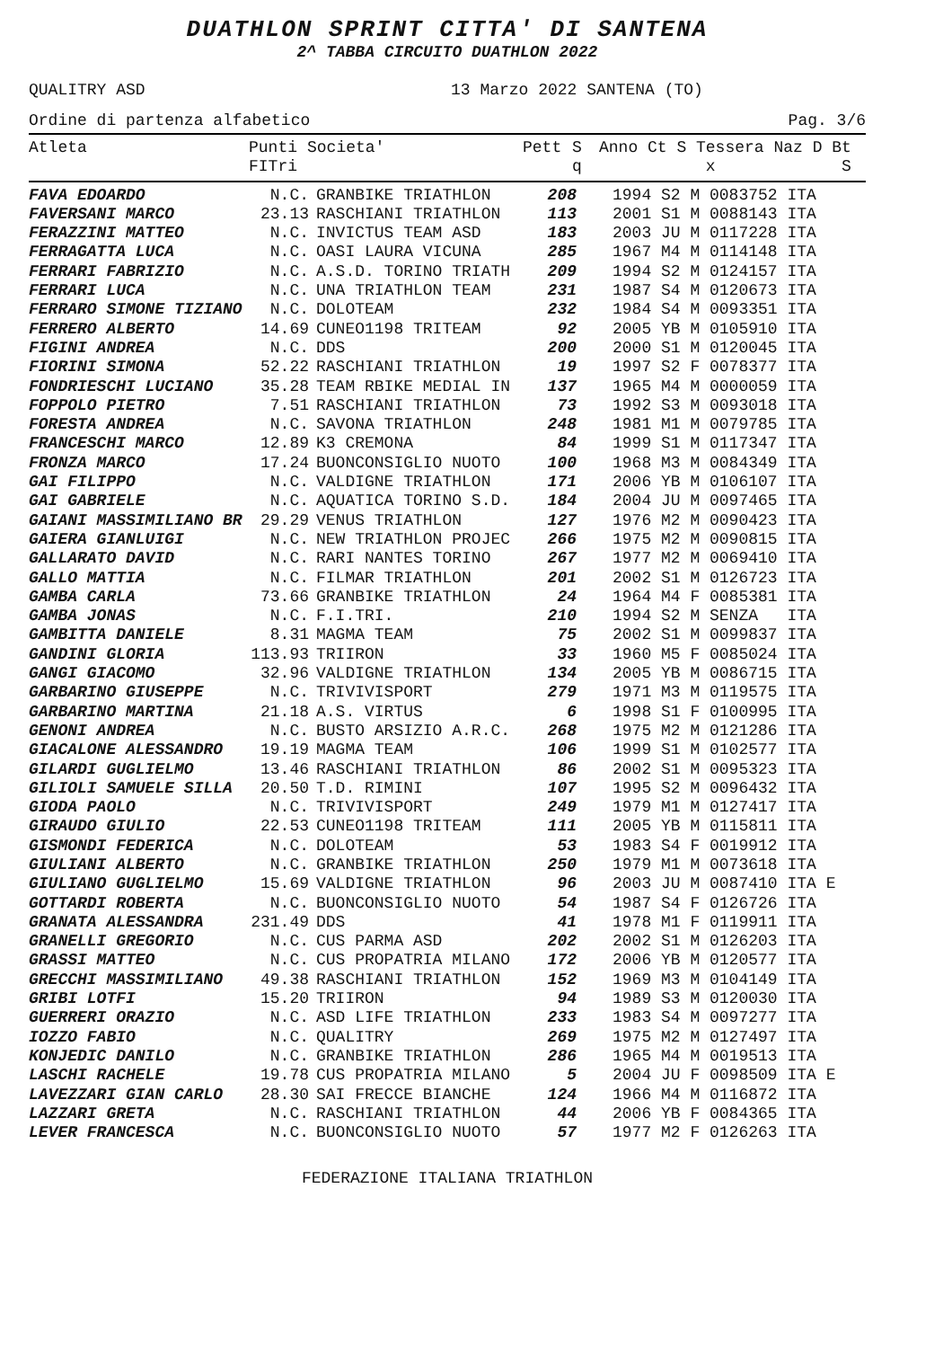DUATHLON SPRINT CITTA' DI SANTENA
2^ TABBA CIRCUITO DUATHLON 2022
QUALITRY ASD 13 Marzo 2022 SANTENA (TO)
Ordine di partenza alfabetico Pag. 3/6
| Atleta | Punti FITri | Societa' | Pett | S q | Anno Ct S Tessera Naz D Bt x S |
| --- | --- | --- | --- | --- | --- |
| FAVA EDOARDO | N.C. | GRANBIKE TRIATHLON | 208 | 1994 S2 M 0083752 ITA |
| FAVERSANI MARCO | 23.13 | RASCHIANI TRIATHLON | 113 | 2001 S1 M 0088143 ITA |
| FERAZZINI MATTEO | N.C. | INVICTUS TEAM ASD | 183 | 2003 JU M 0117228 ITA |
| FERRAGATTA LUCA | N.C. | OASI LAURA VICUNA | 285 | 1967 M4 M 0114148 ITA |
| FERRARI FABRIZIO | N.C. | A.S.D. TORINO TRIATH | 209 | 1994 S2 M 0124157 ITA |
| FERRARI LUCA | N.C. | UNA TRIATHLON TEAM | 231 | 1987 S4 M 0120673 ITA |
| FERRARO SIMONE TIZIANO | N.C. | DOLOTEAM | 232 | 1984 S4 M 0093351 ITA |
| FERRERO ALBERTO | 14.69 | CUNEO1198 TRITEAM | 92 | 2005 YB M 0105910 ITA |
| FIGINI ANDREA | N.C. | DDS | 200 | 2000 S1 M 0120045 ITA |
| FIORINI SIMONA | 52.22 | RASCHIANI TRIATHLON | 19 | 1997 S2 F 0078377 ITA |
| FONDRIESCHI LUCIANO | 35.28 | TEAM RBIKE MEDIAL IN | 137 | 1965 M4 M 0000059 ITA |
| FOPPOLO PIETRO | 7.51 | RASCHIANI TRIATHLON | 73 | 1992 S3 M 0093018 ITA |
| FORESTA ANDREA | N.C. | SAVONA TRIATHLON | 248 | 1981 M1 M 0079785 ITA |
| FRANCESCHI MARCO | 12.89 | K3 CREMONA | 84 | 1999 S1 M 0117347 ITA |
| FRONZA MARCO | 17.24 | BUONCONSIGLIO NUOTO | 100 | 1968 M3 M 0084349 ITA |
| GAI FILIPPO | N.C. | VALDIGNE TRIATHLON | 171 | 2006 YB M 0106107 ITA |
| GAI GABRIELE | N.C. | AQUATICA TORINO S.D. | 184 | 2004 JU M 0097465 ITA |
| GAIANI MASSIMILIANO BR | 29.29 | VENUS TRIATHLON | 127 | 1976 M2 M 0090423 ITA |
| GAIERA GIANLUIGI | N.C. | NEW TRIATHLON PROJEC | 266 | 1975 M2 M 0090815 ITA |
| GALLARATO DAVID | N.C. | RARI NANTES TORINO | 267 | 1977 M2 M 0069410 ITA |
| GALLO MATTIA | N.C. | FILMAR TRIATHLON | 201 | 2002 S1 M 0126723 ITA |
| GAMBA CARLA | 73.66 | GRANBIKE TRIATHLON | 24 | 1964 M4 F 0085381 ITA |
| GAMBA JONAS | N.C. | F.I.TRI. | 210 | 1994 S2 M SENZA ITA |
| GAMBITTA DANIELE | 8.31 | MAGMA TEAM | 75 | 2002 S1 M 0099837 ITA |
| GANDINI GLORIA | 113.93 | TRIIRON | 33 | 1960 M5 F 0085024 ITA |
| GANGI GIACOMO | 32.96 | VALDIGNE TRIATHLON | 134 | 2005 YB M 0086715 ITA |
| GARBARINO GIUSEPPE | N.C. | TRIVIVISPORT | 279 | 1971 M3 M 0119575 ITA |
| GARBARINO MARTINA | 21.18 | A.S. VIRTUS | 6 | 1998 S1 F 0100995 ITA |
| GENONI ANDREA | N.C. | BUSTO ARSIZIO A.R.C. | 268 | 1975 M2 M 0121286 ITA |
| GIACALONE ALESSANDRO | 19.19 | MAGMA TEAM | 106 | 1999 S1 M 0102577 ITA |
| GILARDI GUGLIELMO | 13.46 | RASCHIANI TRIATHLON | 86 | 2002 S1 M 0095323 ITA |
| GILIOLI SAMUELE SILLA | 20.50 | T.D. RIMINI | 107 | 1995 S2 M 0096432 ITA |
| GIODA PAOLO | N.C. | TRIVIVISPORT | 249 | 1979 M1 M 0127417 ITA |
| GIRAUDO GIULIO | 22.53 | CUNEO1198 TRITEAM | 111 | 2005 YB M 0115811 ITA |
| GISMONDI FEDERICA | N.C. | DOLOTEAM | 53 | 1983 S4 F 0019912 ITA |
| GIULIANI ALBERTO | N.C. | GRANBIKE TRIATHLON | 250 | 1979 M1 M 0073618 ITA |
| GIULIANO GUGLIELMO | 15.69 | VALDIGNE TRIATHLON | 96 | 2003 JU M 0087410 ITA E |
| GOTTARDI ROBERTA | N.C. | BUONCONSIGLIO NUOTO | 54 | 1987 S4 F 0126726 ITA |
| GRANATA ALESSANDRA | 231.49 | DDS | 41 | 1978 M1 F 0119911 ITA |
| GRANELLI GREGORIO | N.C. | CUS PARMA ASD | 202 | 2002 S1 M 0126203 ITA |
| GRASSI MATTEO | N.C. | CUS PROPATRIA MILANO | 172 | 2006 YB M 0120577 ITA |
| GRECCHI MASSIMILIANO | 49.38 | RASCHIANI TRIATHLON | 152 | 1969 M3 M 0104149 ITA |
| GRIBI LOTFI | 15.20 | TRIIRON | 94 | 1989 S3 M 0120030 ITA |
| GUERRERI ORAZIO | N.C. | ASD LIFE TRIATHLON | 233 | 1983 S4 M 0097277 ITA |
| IOZZO FABIO | N.C. | QUALITRY | 269 | 1975 M2 M 0127497 ITA |
| KONJEDIC DANILO | N.C. | GRANBIKE TRIATHLON | 286 | 1965 M4 M 0019513 ITA |
| LASCHI RACHELE | 19.78 | CUS PROPATRIA MILANO | 5 | 2004 JU F 0098509 ITA E |
| LAVEZZARI GIAN CARLO | 28.30 | SAI FRECCE BIANCHE | 124 | 1966 M4 M 0116872 ITA |
| LAZZARI GRETA | N.C. | RASCHIANI TRIATHLON | 44 | 2006 YB F 0084365 ITA |
| LEVER FRANCESCA | N.C. | BUONCONSIGLIO NUOTO | 57 | 1977 M2 F 0126263 ITA |
FEDERAZIONE ITALIANA TRIATHLON